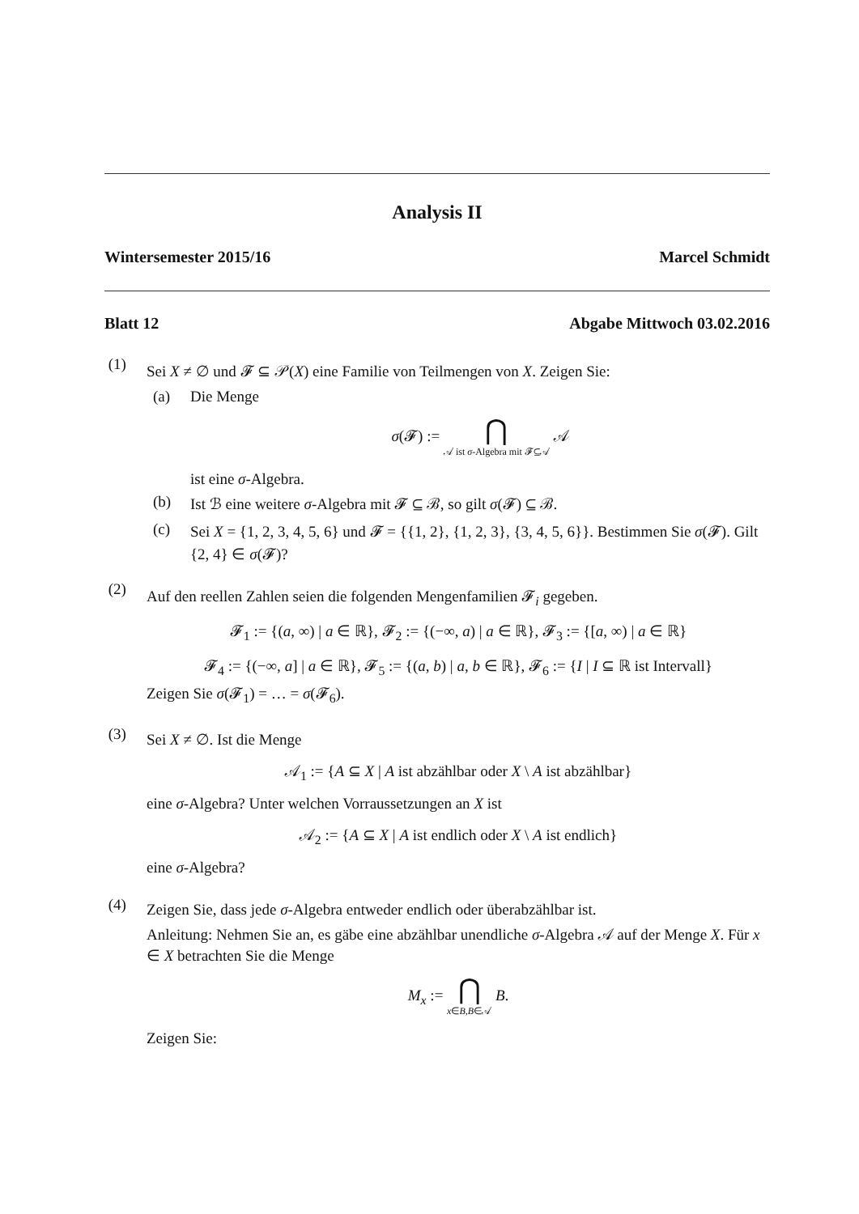Analysis II
Wintersemester 2015/16 Marcel Schmidt
Blatt 12 Abgabe Mittwoch 03.02.2016
(1)
Sei X ≠ ∅ und 𝓕 ⊆ 𝒫(X) eine Familie von Teilmengen von X. Zeigen Sie:
(a) Die Menge
σ(𝓕) := ⋂ 𝒜 ist σ-Algebra mit 𝓕⊆𝒜 𝒜
ist eine σ-Algebra.
(b) Ist ℬ eine weitere σ-Algebra mit 𝓕 ⊆ ℬ, so gilt σ(𝓕) ⊆ ℬ.
(c) Sei X = {1, 2, 3, 4, 5, 6} und 𝓕 = {{1, 2}, {1, 2, 3}, {3, 4, 5, 6}}. Bestimmen Sie σ(𝓕). Gilt {2, 4} ∈ σ(𝓕)?
(2)
Auf den reellen Zahlen seien die folgenden Mengenfamilien 𝓕<sub>i</sub> gegeben.
𝓕<sub>1</sub> := {(a, ∞) | a ∈ ℝ}, 𝓕<sub>2</sub> := {(−∞, a) | a ∈ ℝ}, 𝓕<sub>3</sub> := {[a, ∞) | a ∈ ℝ}
𝓕<sub>4</sub> := {(−∞, a] | a ∈ ℝ}, 𝓕<sub>5</sub> := {(a, b) | a, b ∈ ℝ}, 𝓕<sub>6</sub> := {I | I ⊆ ℝ ist Intervall}
Zeigen Sie σ(𝓕<sub>1</sub>) = … = σ(𝓕<sub>6</sub>).
(3)
Sei X ≠ ∅. Ist die Menge
𝒜<sub>1</sub> := {A ⊆ X | A ist abzählbar oder X \ A ist abzählbar}
eine σ-Algebra? Unter welchen Vorraussetzungen an X ist
𝒜<sub>2</sub> := {A ⊆ X | A ist endlich oder X \ A ist endlich}
eine σ-Algebra?
(4)
Zeigen Sie, dass jede σ-Algebra entweder endlich oder überabzählbar ist.
Anleitung: Nehmen Sie an, es gäbe eine abzählbar unendliche σ-Algebra 𝒜 auf der Menge X. Für x ∈ X betrachten Sie die Menge
M<sub>x</sub> := ⋂ x∈B,B∈𝒜 B.
Zeigen Sie: